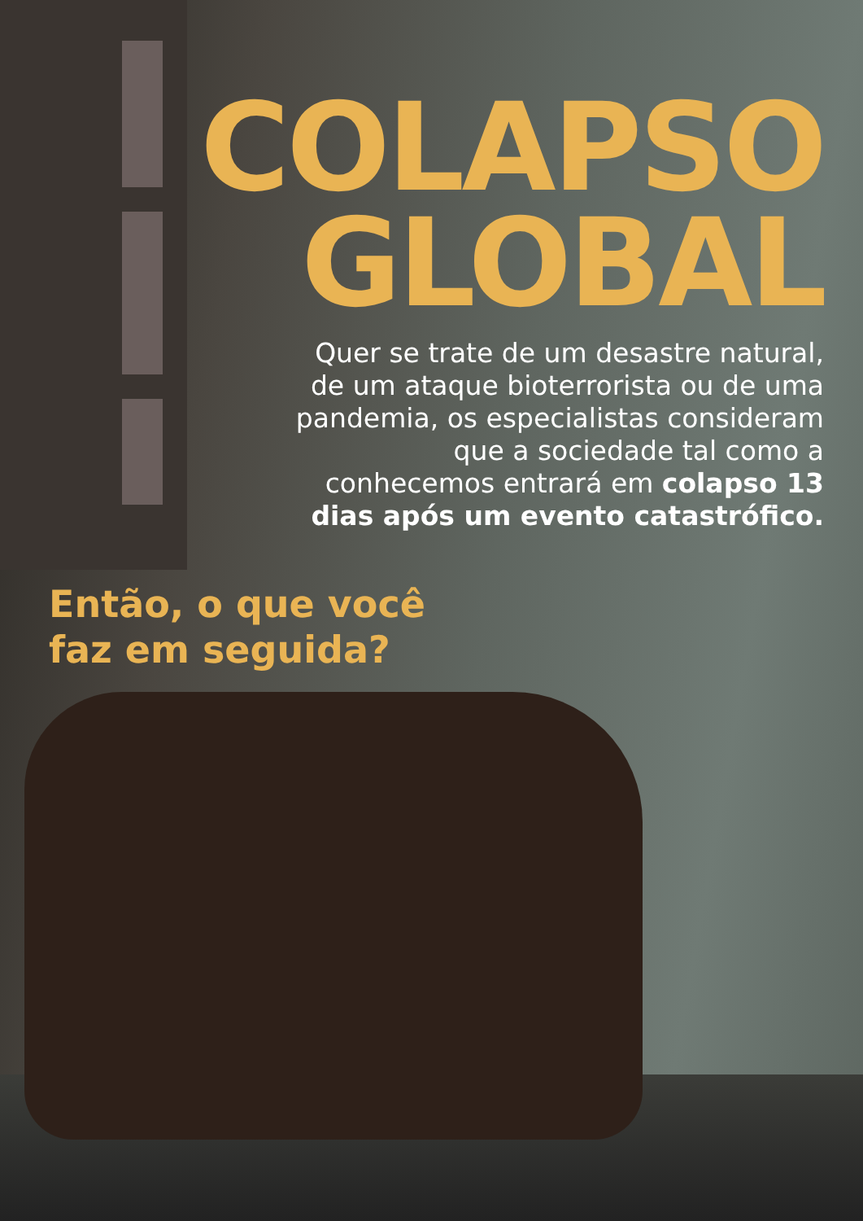COLAPSO
GLOBAL
Quer se trate de um desastre natural, de um ataque bioterrorista ou de uma pandemia, os especialistas consideram que a sociedade tal como a conhecemos entrará em colapso 13 dias após um evento catastrófico.
Então, o que você
faz em seguida?